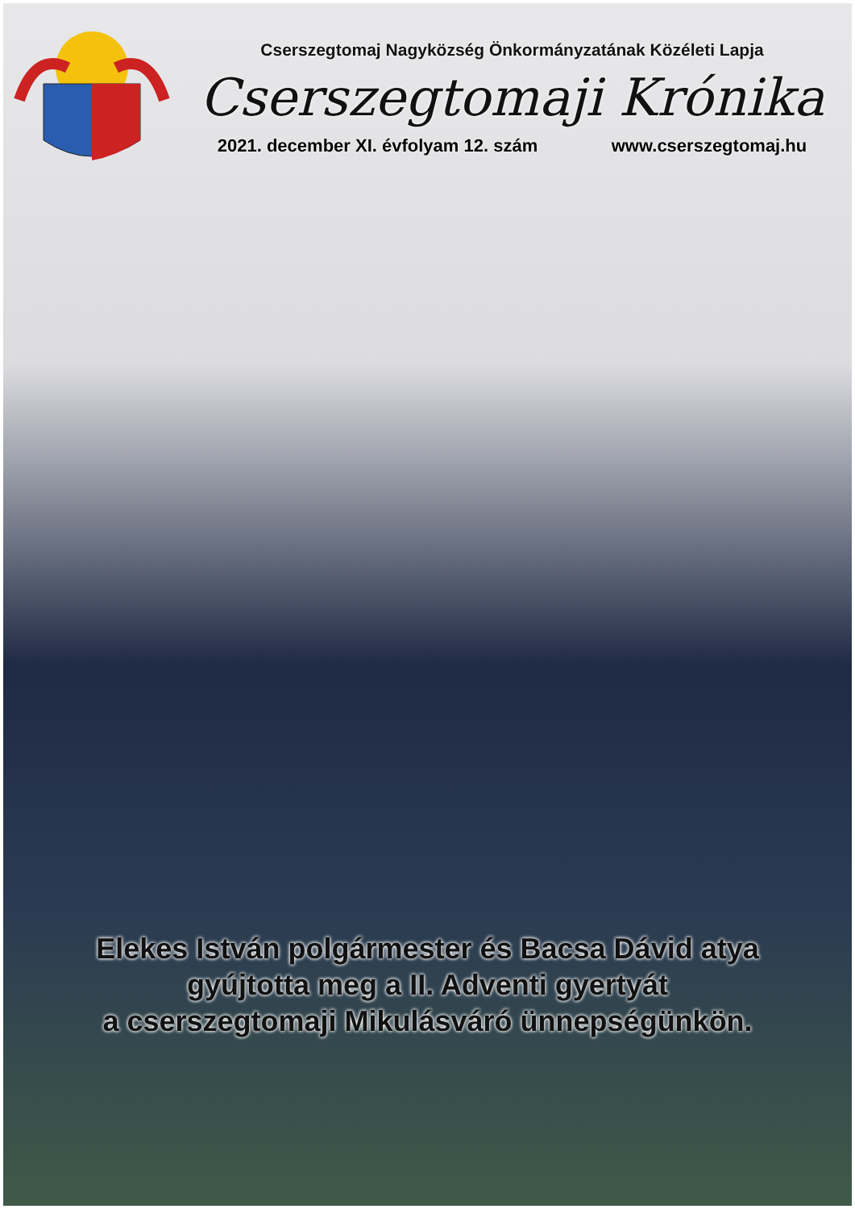Cserszegtomaj Nagyközség Önkormányzatának Közéleti Lapja
Cserszegtomaji Krónika
2021. december XI. évfolyam 12. szám www.cserszegtomaj.hu
Elekes István polgármester és Bacsa Dávid atya
gyújtotta meg a II. Adventi gyertyát
a cserszegtomaji Mikulásváró ünnepségünkön.